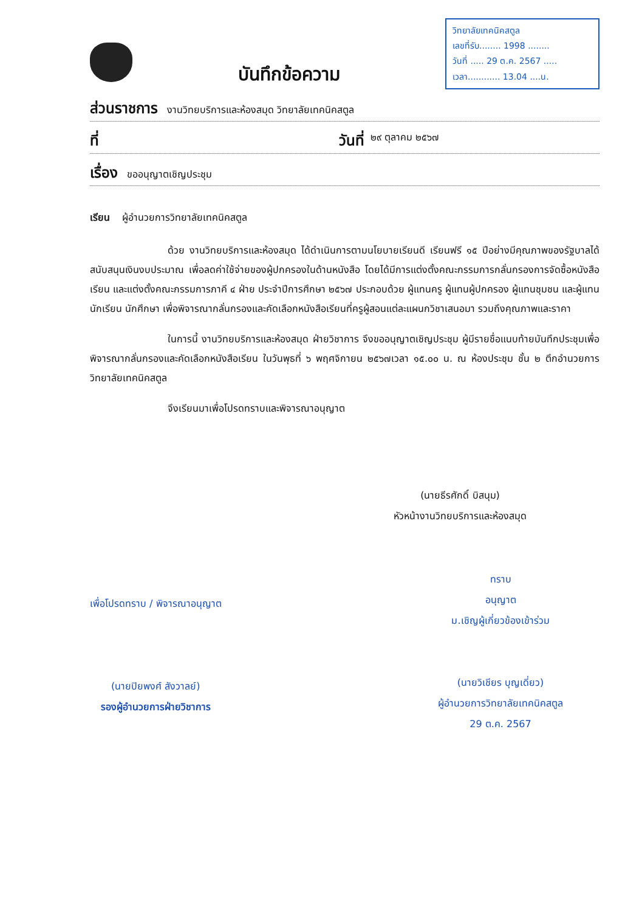บันทึกข้อความ
วิทยาลัยเทคนิคสตูล
เลขที่รับ........ 1998 ........
วันที่ ..... 29 ต.ค. 2567 .....
เวลา............ 13.04 ....น.
ส่วนราชการ งานวิทยบริการและห้องสมุด วิทยาลัยเทคนิคสตูล
ที่ วันที่ ๒๙ ตุลาคม ๒๕๖๗
เรื่อง ขออนุญาตเชิญประชุม
เรียน ผู้อำนวยการวิทยาลัยเทคนิคสตูล
ด้วย งานวิทยบริการและห้องสมุด ได้ดำเนินการตามนโยบายเรียนดี เรียนฟรี ๑๕ ปีอย่างมีคุณภาพของรัฐบาลได้สนับสนุนเงินงบประมาณ เพื่อลดค่าใช้จ่ายของผู้ปกครองในด้านหนังสือ โดยได้มีการแต่งตั้งคณะกรรมการกลั่นกรองการจัดซื้อหนังสือเรียน และแต่งตั้งคณะกรรมการภาคี ๔ ฝ่าย ประจำปีการศึกษา ๒๕๖๗ ประกอบด้วย ผู้แทนครู ผู้แทนผู้ปกครอง ผู้แทนชุมชน และผู้แทนนักเรียน นักศึกษา เพื่อพิจารณากลั่นกรองและคัดเลือกหนังสือเรียนที่ครูผู้สอนแต่ละแผนกวิชาเสนอมา รวมถึงคุณภาพและราคา
ในการนี้ งานวิทยบริการและห้องสมุด ฝ่ายวิชาการ จึงขออนุญาตเชิญประชุม ผู้มีรายชื่อแนบท้ายบันทึกประชุมเพื่อพิจารณากลั่นกรองและคัดเลือกหนังสือเรียน ในวันพุธที่ ๖ พฤศจิกายน ๒๕๖๗เวลา ๑๕.๐๐ น. ณ ห้องประชุม ชั้น ๒ ตึกอำนวยการ วิทยาลัยเทคนิคสตูล
จึงเรียนมาเพื่อโปรดทราบและพิจารณาอนุญาต
(นายธีรศักดิ์ บิสนุม)
หัวหน้างานวิทยบริการและห้องสมุด
เพื่อโปรดทราบ / พิจารณาอนุญาต
(นายปิยพงศ์ สังวาลย์)
รองผู้อำนวยการฝ่ายวิชาการ
ทราบ
อนุญาต
ม.เชิญผู้เกี่ยวข้องเข้าร่วม
(นายวิเชียร บุญเดี่ยว)
ผู้อำนวยการวิทยาลัยเทคนิคสตูล
29 ต.ค. 2567